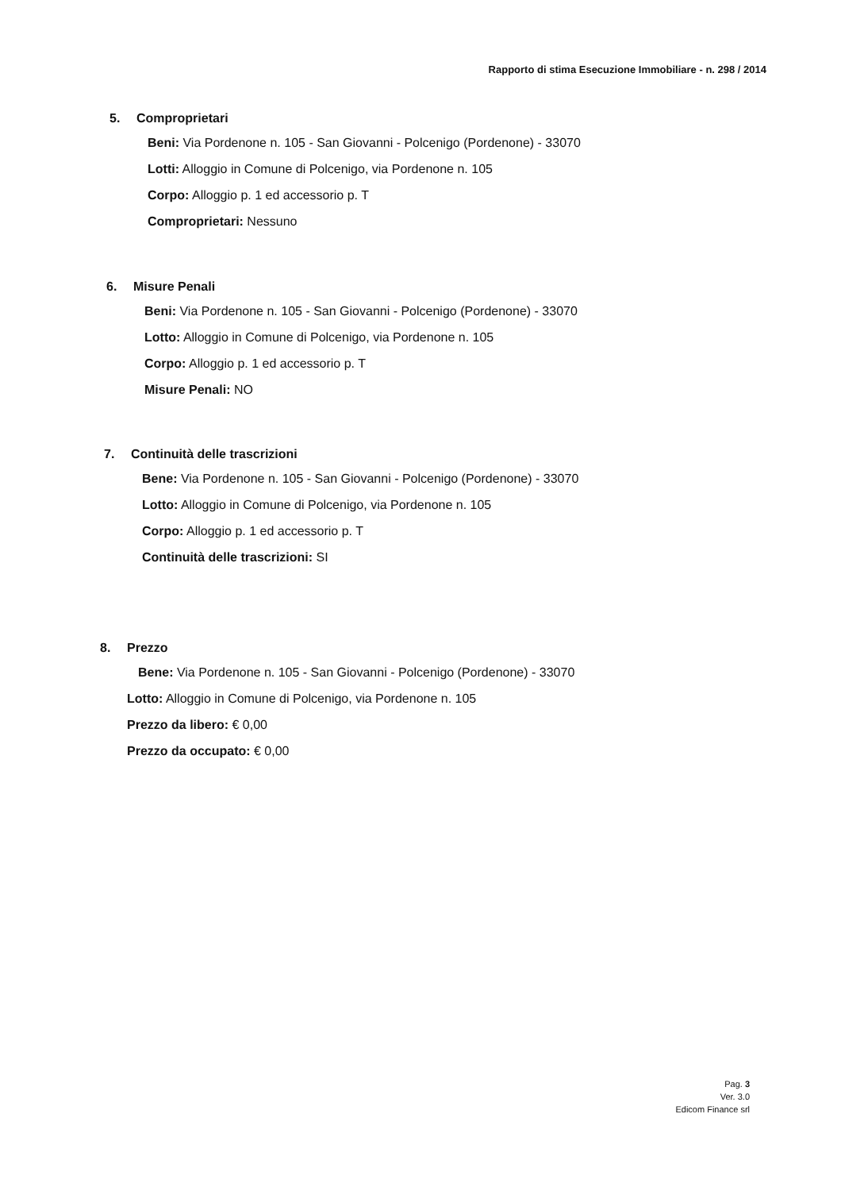Rapporto di stima Esecuzione Immobiliare - n. 298 / 2014
5. Comproprietari
Beni: Via Pordenone n. 105 - San Giovanni - Polcenigo (Pordenone) - 33070
Lotti: Alloggio in Comune di Polcenigo, via Pordenone n. 105
Corpo: Alloggio p. 1 ed accessorio p. T
Comproprietari: Nessuno
6. Misure Penali
Beni: Via Pordenone n. 105 - San Giovanni - Polcenigo (Pordenone) - 33070
Lotto: Alloggio in Comune di Polcenigo, via Pordenone n. 105
Corpo: Alloggio p. 1 ed accessorio p. T
Misure Penali: NO
7. Continuità delle trascrizioni
Bene: Via Pordenone n. 105 - San Giovanni - Polcenigo (Pordenone) - 33070
Lotto: Alloggio in Comune di Polcenigo, via Pordenone n. 105
Corpo: Alloggio p. 1 ed accessorio p. T
Continuità delle trascrizioni: SI
8. Prezzo
Bene: Via Pordenone n. 105 - San Giovanni - Polcenigo (Pordenone) - 33070
Lotto: Alloggio in Comune di Polcenigo, via Pordenone n. 105
Prezzo da libero: € 0,00
Prezzo da occupato: € 0,00
Pag. 3
Ver. 3.0
Edicom Finance srl